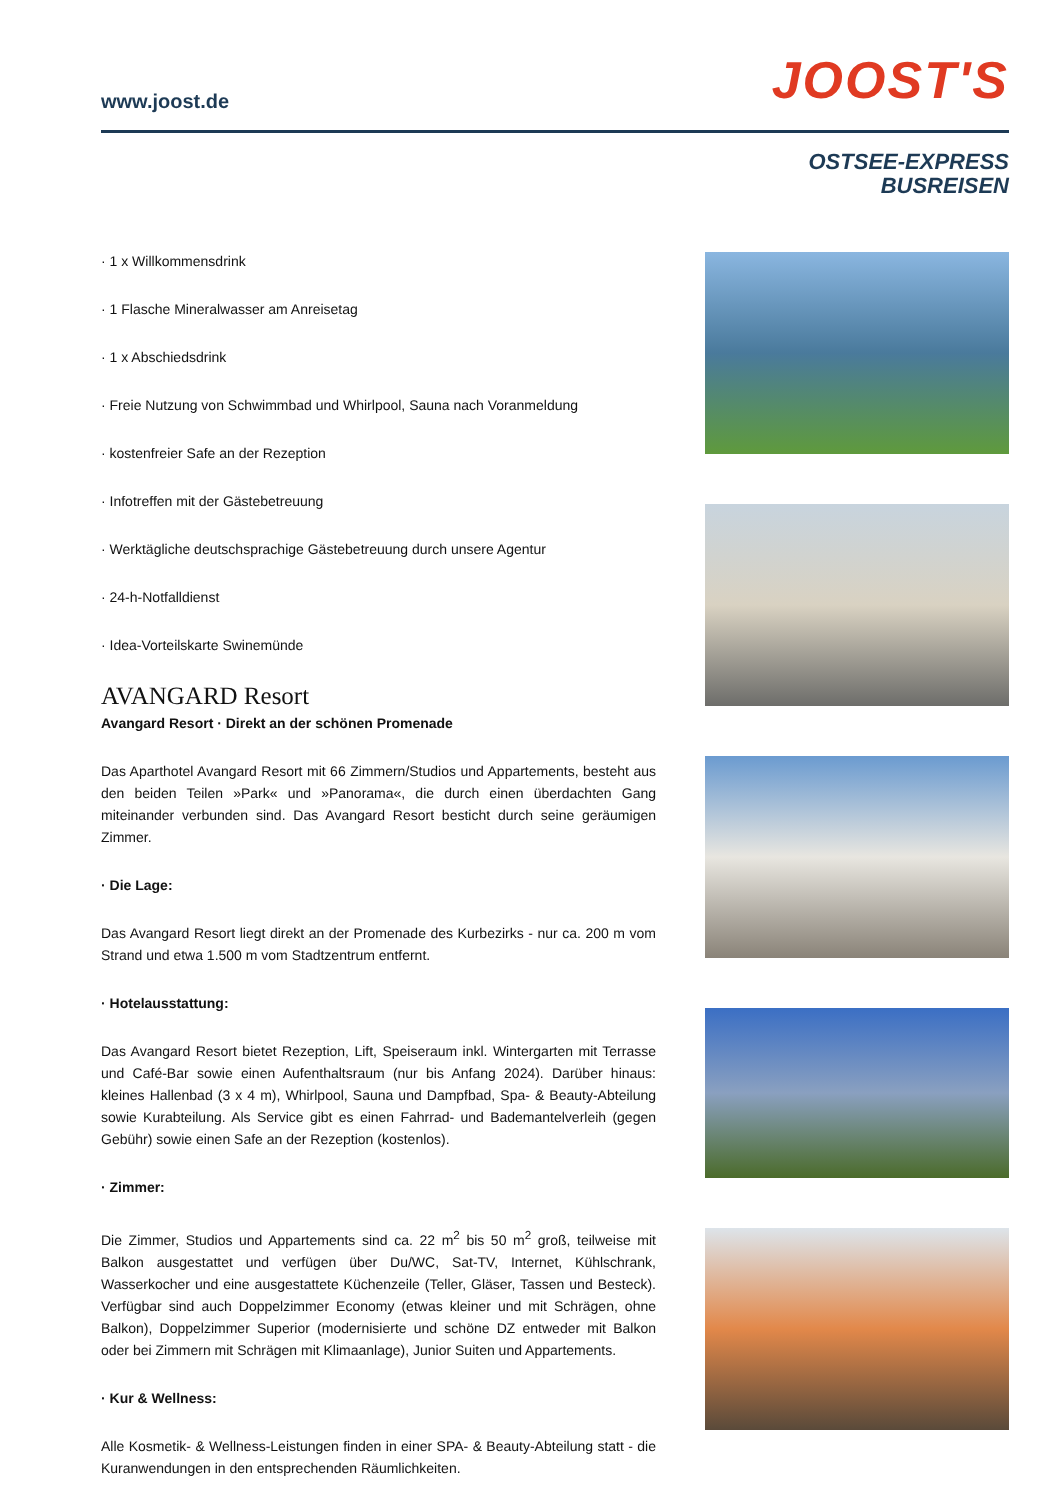www.joost.de JOOST'S
OSTSEE-EXPRESS
BUSREISEN
· 1 x Willkommensdrink
· 1 Flasche Mineralwasser am Anreisetag
· 1 x Abschiedsdrink
· Freie Nutzung von Schwimmbad und Whirlpool, Sauna nach Voranmeldung
· kostenfreier Safe an der Rezeption
· Infotreffen mit der Gästebetreuung
· Werktägliche deutschsprachige Gästebetreuung durch unsere Agentur
· 24-h-Notfalldienst
· Idea-Vorteilskarte Swinemünde
AVANGARD Resort
Avangard Resort · Direkt an der schönen Promenade
Das Aparthotel Avangard Resort mit 66 Zimmern/Studios und Appartements, besteht aus den beiden Teilen »Park« und »Panorama«, die durch einen überdachten Gang miteinander verbunden sind. Das Avangard Resort besticht durch seine geräumigen Zimmer.
· Die Lage:
Das Avangard Resort liegt direkt an der Promenade des Kurbezirks - nur ca. 200 m vom Strand und etwa 1.500 m vom Stadtzentrum entfernt.
· Hotelausstattung:
Das Avangard Resort bietet Rezeption, Lift, Speiseraum inkl. Wintergarten mit Terrasse und Café-Bar sowie einen Aufenthaltsraum (nur bis Anfang 2024). Darüber hinaus: kleines Hallenbad (3 x 4 m), Whirlpool, Sauna und Dampfbad, Spa- & Beauty-Abteilung sowie Kurabteilung. Als Service gibt es einen Fahrrad- und Bademantelverleih (gegen Gebühr) sowie einen Safe an der Rezeption (kostenlos).
· Zimmer:
Die Zimmer, Studios und Appartements sind ca. 22 m<sup>2</sup> bis 50 m<sup>2</sup> groß, teilweise mit Balkon ausgestattet und verfügen über Du/WC, Sat-TV, Internet, Kühlschrank, Wasserkocher und eine ausgestattete Küchenzeile (Teller, Gläser, Tassen und Besteck). Verfügbar sind auch Doppelzimmer Economy (etwas kleiner und mit Schrägen, ohne Balkon), Doppelzimmer Superior (modernisierte und schöne DZ entweder mit Balkon oder bei Zimmern mit Schrägen mit Klimaanlage), Junior Suiten und Appartements.
· Kur & Wellness:
Alle Kosmetik- & Wellness-Leistungen finden in einer SPA- & Beauty-Abteilung statt - die Kuranwendungen in den entsprechenden Räumlichkeiten.